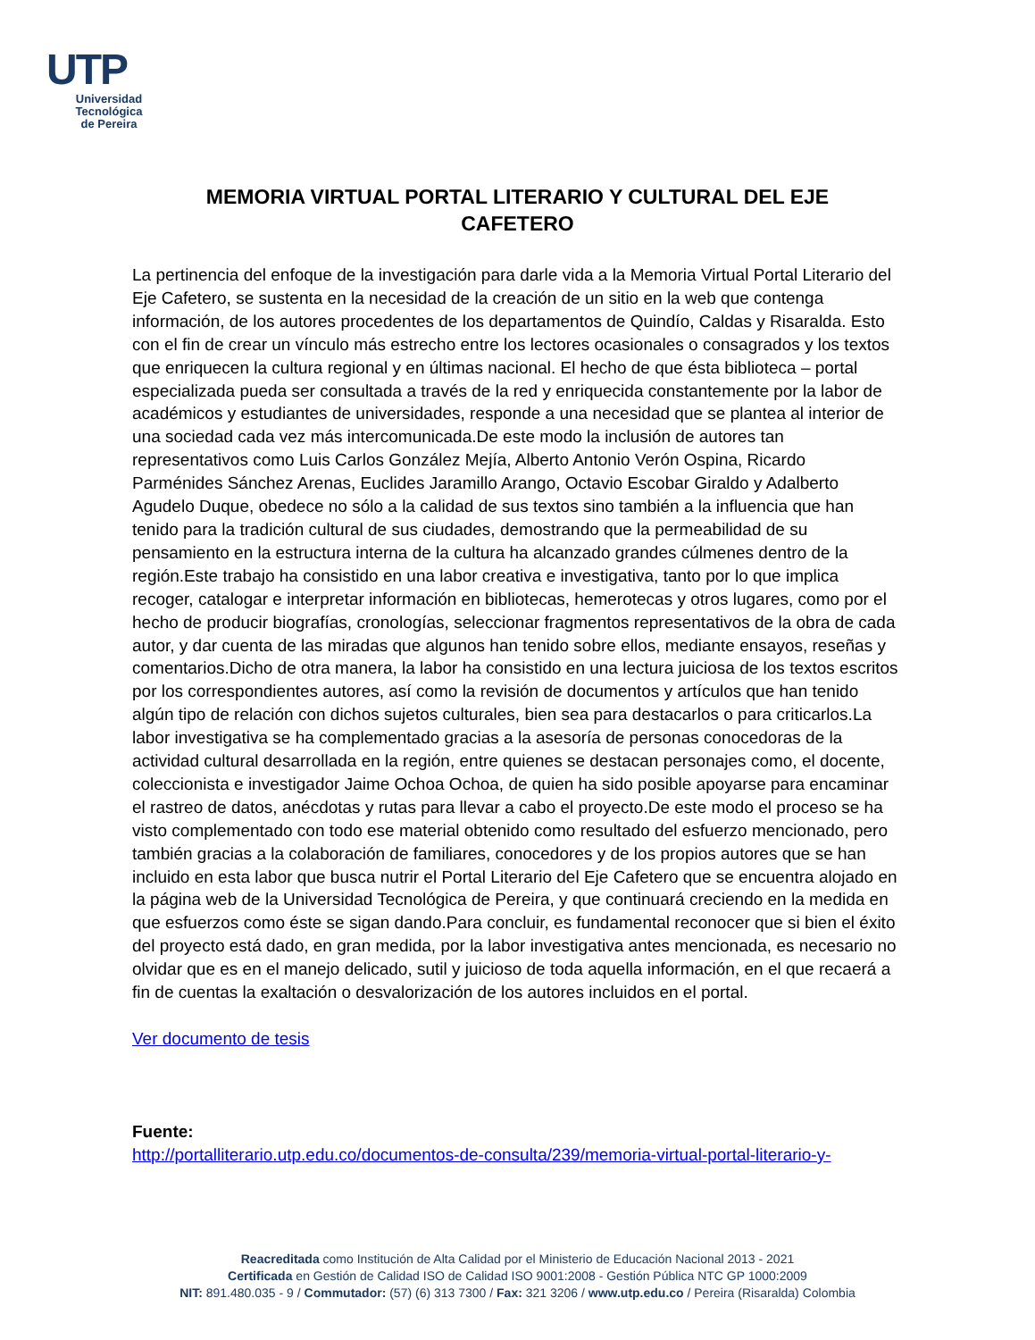UTP
Universidad Tecnológica
de Pereira
MEMORIA VIRTUAL PORTAL LITERARIO Y CULTURAL DEL EJE CAFETERO
La pertinencia del enfoque de la investigación para darle vida a la Memoria Virtual Portal Literario del Eje Cafetero, se sustenta en la necesidad de la creación de un sitio en la web que contenga información, de los autores procedentes de los departamentos de Quindío, Caldas y Risaralda. Esto con el fin de crear un vínculo más estrecho entre los lectores ocasionales o consagrados y los textos que enriquecen la cultura regional y en últimas nacional. El hecho de que ésta biblioteca – portal especializada pueda ser consultada a través de la red y enriquecida constantemente por la labor de académicos y estudiantes de universidades, responde a una necesidad que se plantea al interior de una sociedad cada vez más intercomunicada.De este modo la inclusión de autores tan representativos como Luis Carlos González Mejía, Alberto Antonio Verón Ospina, Ricardo Parménides Sánchez Arenas, Euclides Jaramillo Arango, Octavio Escobar Giraldo y Adalberto Agudelo Duque, obedece no sólo a la calidad de sus textos sino también a la influencia que han tenido para la tradición cultural de sus ciudades, demostrando que la permeabilidad de su pensamiento en la estructura interna de la cultura ha alcanzado grandes cúlmenes dentro de la región.Este trabajo ha consistido en una labor creativa e investigativa, tanto por lo que implica recoger, catalogar e interpretar información en bibliotecas, hemerotecas y otros lugares, como por el hecho de producir biografías, cronologías, seleccionar fragmentos representativos de la obra de cada autor, y dar cuenta de las miradas que algunos han tenido sobre ellos, mediante ensayos, reseñas y comentarios.Dicho de otra manera, la labor ha consistido en una lectura juiciosa de los textos escritos por los correspondientes autores, así como la revisión de documentos y artículos que han tenido algún tipo de relación con dichos sujetos culturales, bien sea para destacarlos o para criticarlos.La labor investigativa se ha complementado gracias a la asesoría de personas conocedoras de la actividad cultural desarrollada en la región, entre quienes se destacan personajes como, el docente, coleccionista e investigador Jaime Ochoa Ochoa, de quien ha sido posible apoyarse para encaminar el rastreo de datos, anécdotas y rutas para llevar a cabo el proyecto.De este modo el proceso se ha visto complementado con todo ese material obtenido como resultado del esfuerzo mencionado, pero también gracias a la colaboración de familiares, conocedores y de los propios autores que se han incluido en esta labor que busca nutrir el Portal Literario del Eje Cafetero que se encuentra alojado en la página web de la Universidad Tecnológica de Pereira, y que continuará creciendo en la medida en que esfuerzos como éste se sigan dando.Para concluir, es fundamental reconocer que si bien el éxito del proyecto está dado, en gran medida, por la labor investigativa antes mencionada, es necesario no olvidar que es en el manejo delicado, sutil y juicioso de toda aquella información, en el que recaerá a fin de cuentas la exaltación o desvalorización de los autores incluidos en el portal.
Ver documento de tesis
Fuente:
http://portalliterario.utp.edu.co/documentos-de-consulta/239/memoria-virtual-portal-literario-y-
Reacreditada como Institución de Alta Calidad por el Ministerio de Educación Nacional 2013 - 2021
Certificada en Gestión de Calidad ISO de Calidad ISO 9001:2008 - Gestión Pública NTC GP 1000:2009
NIT: 891.480.035 - 9 / Commutador: (57) (6) 313 7300 / Fax: 321 3206 / www.utp.edu.co / Pereira (Risaralda) Colombia